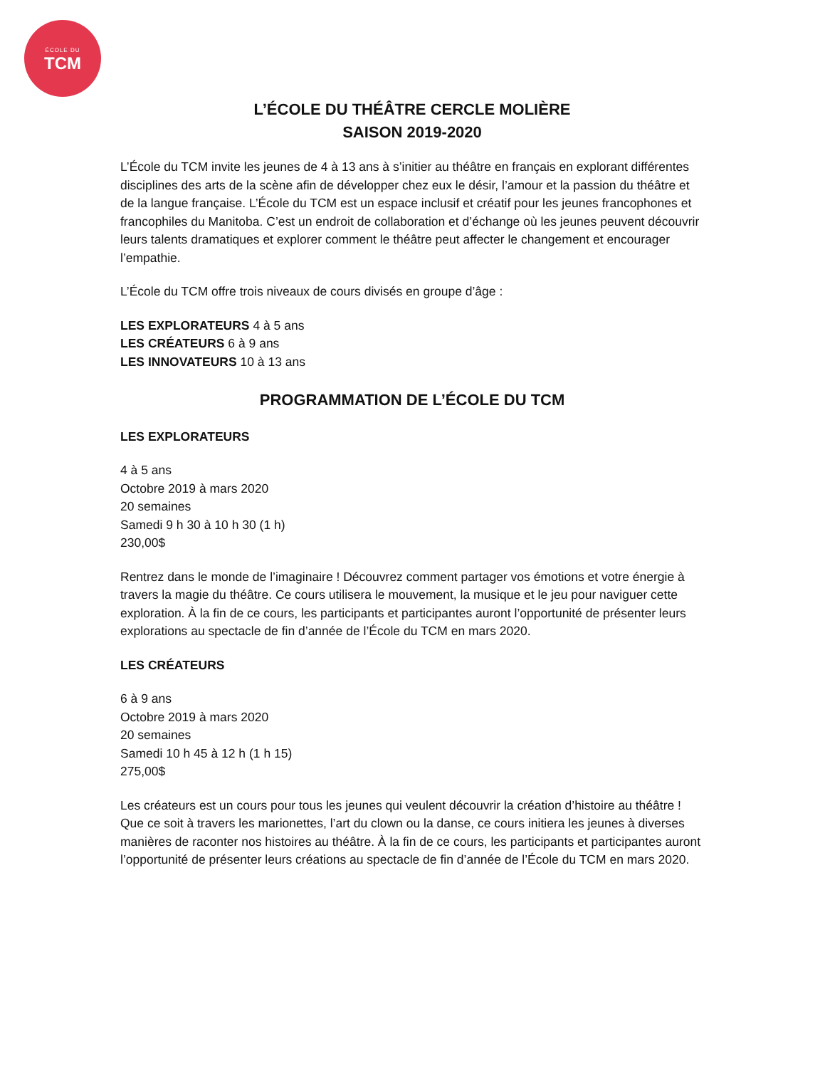ÉCOLE DU
TCM
L’ÉCOLE DU THÉÂTRE CERCLE MOLIÈRE
SAISON 2019-2020
L’École du TCM invite les jeunes de 4 à 13 ans à s’initier au théâtre en français en explorant différentes disciplines des arts de la scène afin de développer chez eux le désir, l’amour et la passion du théâtre et de la langue française. L’École du TCM est un espace inclusif et créatif pour les jeunes francophones et francophiles du Manitoba. C’est un endroit de collaboration et d’échange où les jeunes peuvent découvrir leurs talents dramatiques et explorer comment le théâtre peut affecter le changement et encourager l’empathie.
L’École du TCM offre trois niveaux de cours divisés en groupe d’âge :
LES EXPLORATEURS 4 à 5 ans
LES CRÉATEURS 6 à 9 ans
LES INNOVATEURS 10 à 13 ans
PROGRAMMATION DE L’ÉCOLE DU TCM
LES EXPLORATEURS
4 à 5 ans
Octobre 2019 à mars 2020
20 semaines
Samedi 9 h 30 à 10 h 30 (1 h)
230,00$
Rentrez dans le monde de l’imaginaire ! Découvrez comment partager vos émotions et votre énergie à travers la magie du théâtre. Ce cours utilisera le mouvement, la musique et le jeu pour naviguer cette exploration. À la fin de ce cours, les participants et participantes auront l’opportunité de présenter leurs explorations au spectacle de fin d’année de l’École du TCM en mars 2020.
LES CRÉATEURS
6 à 9 ans
Octobre 2019 à mars 2020
20 semaines
Samedi 10 h 45 à 12 h (1 h 15)
275,00$
Les créateurs est un cours pour tous les jeunes qui veulent découvrir la création d’histoire au théâtre ! Que ce soit à travers les marionettes, l’art du clown ou la danse, ce cours initiera les jeunes à diverses manières de raconter nos histoires au théâtre. À la fin de ce cours, les participants et participantes auront l’opportunité de présenter leurs créations au spectacle de fin d’année de l’École du TCM en mars 2020.